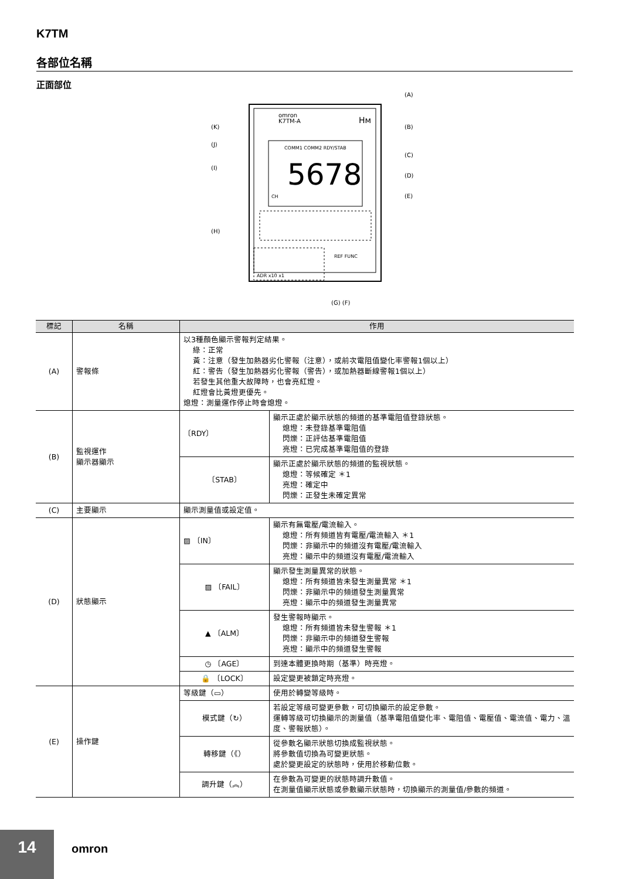K7TM
各部位名稱
正面部位
omron
K7TM-A
Hм
COMM1 COMM2 RDY/STAB
5678
CH
ADR x10 x1
REF FUNC
(A)
(B)
(C)
(D)
(E)
(K)
(J)
(I)
(H)
(G) (F)
| 標記 | 名稱 | 作用 | |
| --- | --- | --- | --- |
| (A) | 警報條 | 以3種顏色顯示警報判定結果。 綠：正常 黃：注意（發生加熱器劣化警報（注意），或前次電阻值變化率警報1個以上） 紅：警告（發生加熱器劣化警報（警告），或加熱器斷線警報1個以上） 若發生其他重大故障時，也會亮紅燈。 紅燈會比黃燈更優先。 熄燈：測量運作停止時會熄燈。 | |
| (B) | 監視運作 顯示器顯示 | 〔RDY〕 | 顯示正處於顯示狀態的頻道的基準電阻值登錄狀態。 熄燈：未登錄基準電阻值 閃爍：正評估基準電阻值 亮燈：已完成基準電阻值的登錄 |
| | | 〔STAB〕 | 顯示正處於顯示狀態的頻道的監視狀態。 熄燈：等候確定 ＊1 亮燈：確定中 閃爍：正發生未確定異常 |
| (C) | 主要顯示 | 顯示測量值或設定值。 | |
| (D) | 狀態顯示 | ▨ 〔IN〕 | 顯示有無電壓/電流輸入。 熄燈：所有頻道皆有電壓/電流輸入 ＊1 閃爍：非顯示中的頻道沒有電壓/電流輸入 亮燈：顯示中的頻道沒有電壓/電流輸入 |
| | | ▨ 〔FAIL〕 | 顯示發生測量異常的狀態。 熄燈：所有頻道皆未發生測量異常 ＊1 閃爍：非顯示中的頻道發生測量異常 亮燈：顯示中的頻道發生測量異常 |
| | | ▲ 〔ALM〕 | 發生警報時顯示。 熄燈：所有頻道皆未發生警報 ＊1 閃爍：非顯示中的頻道發生警報 亮燈：顯示中的頻道發生警報 |
| | | ◷ 〔AGE〕 | 到達本體更換時期（基準）時亮燈。 |
| | | 🔒 〔LOCK〕 | 設定變更被鎖定時亮燈。 |
| (E) | 操作鍵 | 等級鍵（▭） | 使用於轉變等級時。 |
| | | 模式鍵（↻） | 若設定等級可變更參數，可切換顯示的設定參數。 運轉等級可切換顯示的測量值（基準電阻值變化率、電阻值、電壓值、電流值、電力、溫度、警報狀態）。 |
| | | 轉移鍵（《） | 從參數名顯示狀態切換成監視狀態。 將參數值切換為可變更狀態。 處於變更設定的狀態時，使用於移動位數。 |
| | | 調升鍵（︽） | 在參數為可變更的狀態時調升數值。 在測量值顯示狀態或參數顯示狀態時，切換顯示的測量值/參數的頻道。 |
14 omron